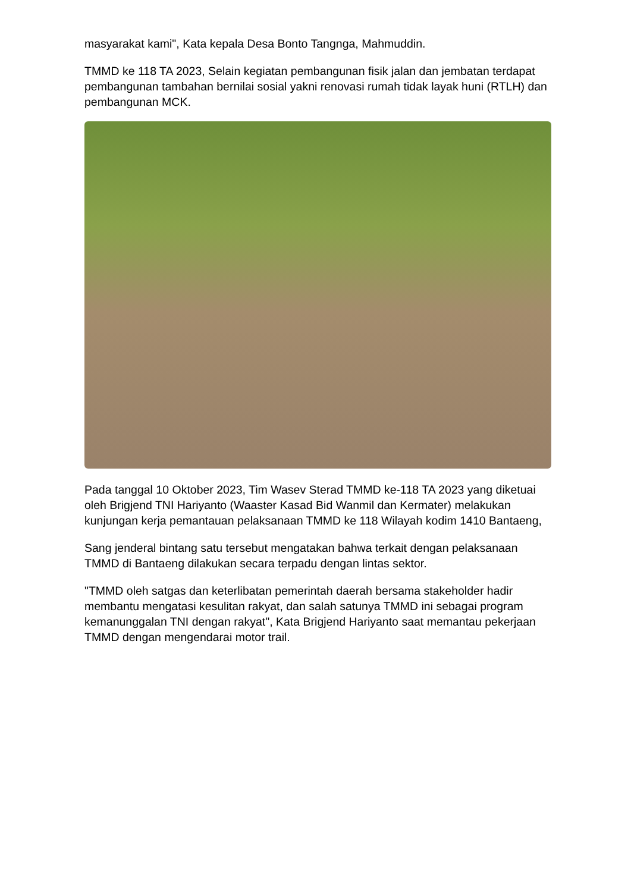masyarakat kami", Kata kepala Desa Bonto Tangnga, Mahmuddin.
TMMD ke 118 TA 2023, Selain kegiatan pembangunan fisik jalan dan jembatan terdapat pembangunan tambahan bernilai sosial yakni renovasi rumah tidak layak huni (RTLH) dan pembangunan MCK.
Pada tanggal 10 Oktober 2023, Tim Wasev Sterad TMMD ke-118 TA 2023 yang diketuai oleh Brigjend TNI Hariyanto (Waaster Kasad Bid Wanmil dan Kermater) melakukan kunjungan kerja pemantauan pelaksanaan TMMD ke 118 Wilayah kodim 1410 Bantaeng,
Sang jenderal bintang satu tersebut mengatakan bahwa terkait dengan pelaksanaan TMMD di Bantaeng dilakukan secara terpadu dengan lintas sektor.
"TMMD oleh satgas dan keterlibatan pemerintah daerah bersama stakeholder hadir membantu mengatasi kesulitan rakyat, dan salah satunya TMMD ini sebagai program kemanunggalan TNI dengan rakyat", Kata Brigjend Hariyanto saat memantau pekerjaan TMMD dengan mengendarai motor trail.